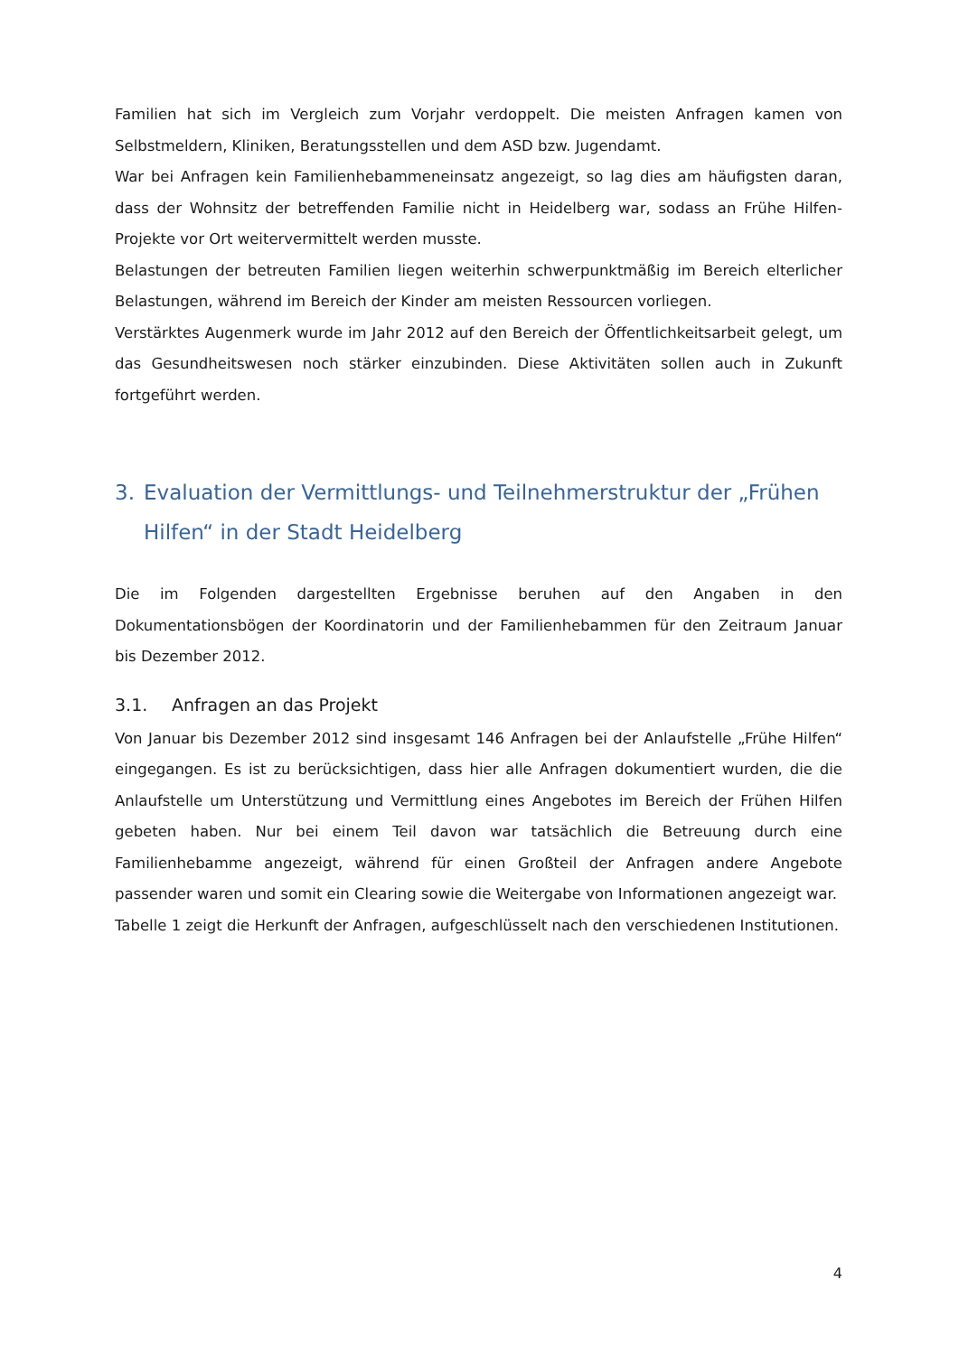Familien hat sich im Vergleich zum Vorjahr verdoppelt. Die meisten Anfragen kamen von Selbstmeldern, Kliniken, Beratungsstellen und dem ASD bzw. Jugendamt.
War bei Anfragen kein Familienhebammeneinsatz angezeigt, so lag dies am häufigsten daran, dass der Wohnsitz der betreffenden Familie nicht in Heidelberg war, sodass an Frühe Hilfen-Projekte vor Ort weitervermittelt werden musste.
Belastungen der betreuten Familien liegen weiterhin schwerpunktmäßig im Bereich elterlicher Belastungen, während im Bereich der Kinder am meisten Ressourcen vorliegen.
Verstärktes Augenmerk wurde im Jahr 2012 auf den Bereich der Öffentlichkeitsarbeit gelegt, um das Gesundheitswesen noch stärker einzubinden. Diese Aktivitäten sollen auch in Zukunft fortgeführt werden.
3. Evaluation der Vermittlungs- und Teilnehmerstruktur der „Frühen Hilfen“ in der Stadt Heidelberg
Die im Folgenden dargestellten Ergebnisse beruhen auf den Angaben in den Dokumentationsbögen der Koordinatorin und der Familienhebammen für den Zeitraum Januar bis Dezember 2012.
3.1. Anfragen an das Projekt
Von Januar bis Dezember 2012 sind insgesamt 146 Anfragen bei der Anlaufstelle „Frühe Hilfen“ eingegangen. Es ist zu berücksichtigen, dass hier alle Anfragen dokumentiert wurden, die die Anlaufstelle um Unterstützung und Vermittlung eines Angebotes im Bereich der Frühen Hilfen gebeten haben. Nur bei einem Teil davon war tatsächlich die Betreuung durch eine Familienhebamme angezeigt, während für einen Großteil der Anfragen andere Angebote passender waren und somit ein Clearing sowie die Weitergabe von Informationen angezeigt war.
Tabelle 1 zeigt die Herkunft der Anfragen, aufgeschlüsselt nach den verschiedenen Institutionen.
4